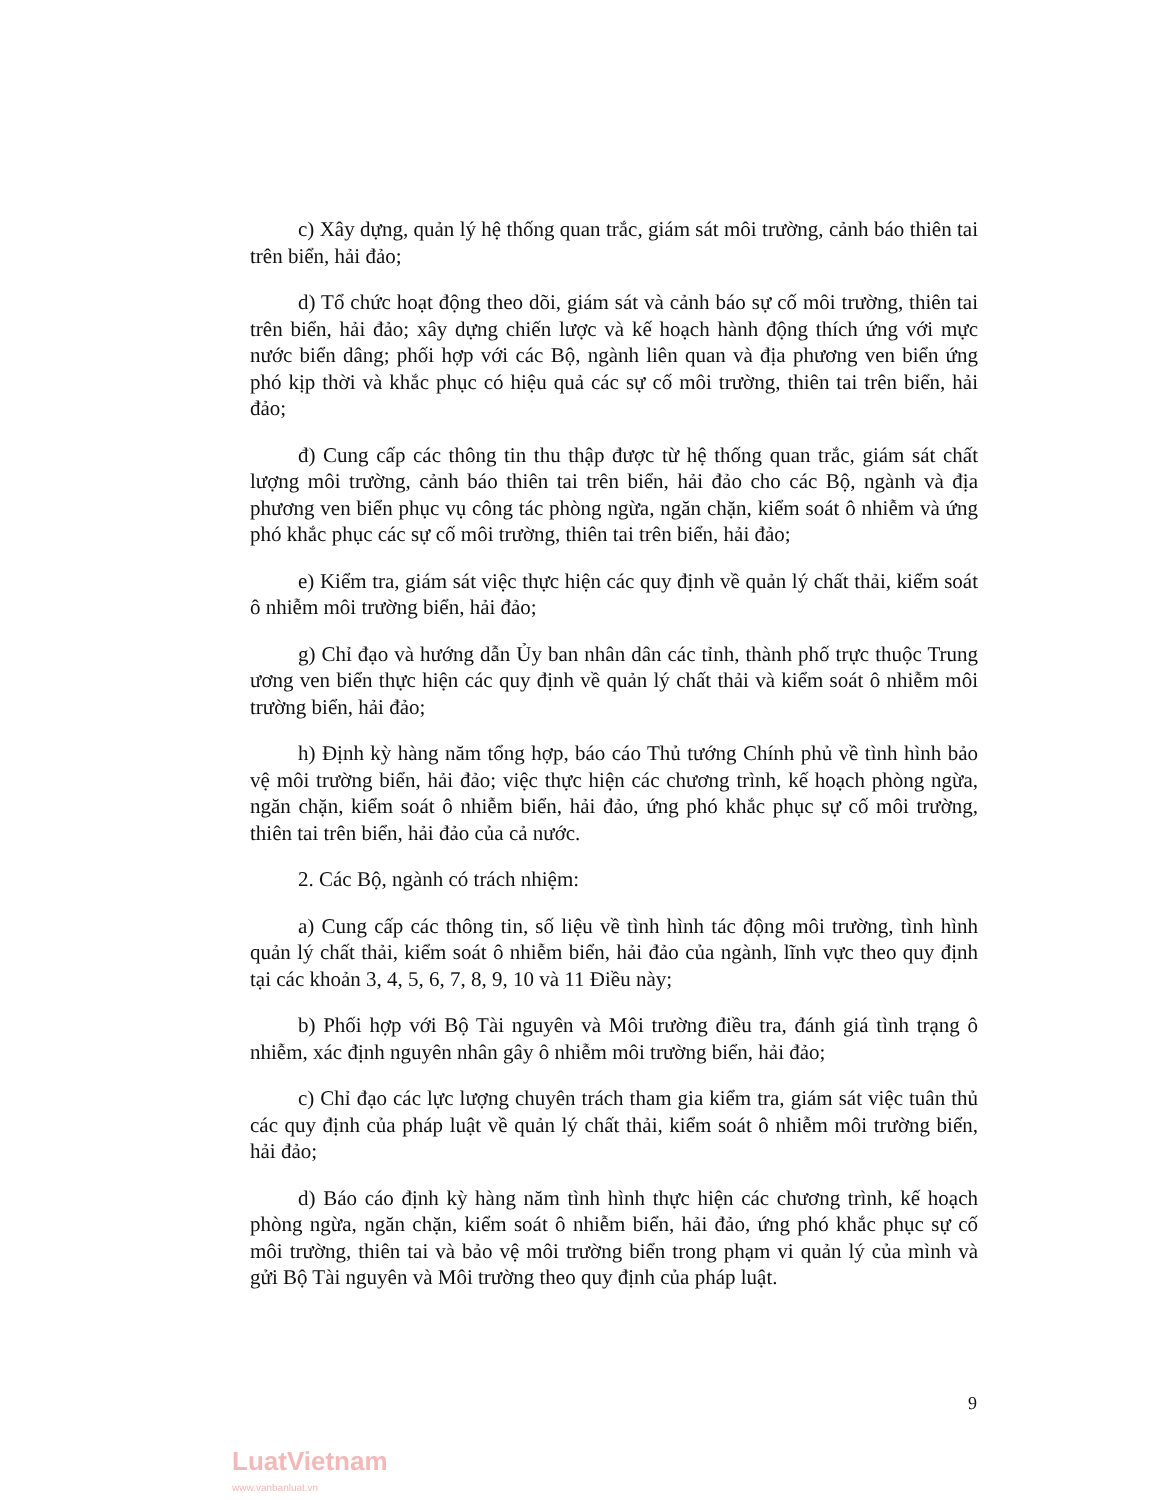c) Xây dựng, quản lý hệ thống quan trắc, giám sát môi trường, cảnh báo thiên tai trên biển, hải đảo;
d) Tổ chức hoạt động theo dõi, giám sát và cảnh báo sự cố môi trường, thiên tai trên biển, hải đảo; xây dựng chiến lược và kế hoạch hành động thích ứng với mực nước biển dâng; phối hợp với các Bộ, ngành liên quan và địa phương ven biển ứng phó kịp thời và khắc phục có hiệu quả các sự cố môi trường, thiên tai trên biển, hải đảo;
đ) Cung cấp các thông tin thu thập được từ hệ thống quan trắc, giám sát chất lượng môi trường, cảnh báo thiên tai trên biển, hải đảo cho các Bộ, ngành và địa phương ven biển phục vụ công tác phòng ngừa, ngăn chặn, kiểm soát ô nhiễm và ứng phó khắc phục các sự cố môi trường, thiên tai trên biển, hải đảo;
e) Kiểm tra, giám sát việc thực hiện các quy định về quản lý chất thải, kiểm soát ô nhiễm môi trường biển, hải đảo;
g) Chỉ đạo và hướng dẫn Ủy ban nhân dân các tỉnh, thành phố trực thuộc Trung ương ven biển thực hiện các quy định về quản lý chất thải và kiểm soát ô nhiễm môi trường biển, hải đảo;
h) Định kỳ hàng năm tổng hợp, báo cáo Thủ tướng Chính phủ về tình hình bảo vệ môi trường biển, hải đảo; việc thực hiện các chương trình, kế hoạch phòng ngừa, ngăn chặn, kiểm soát ô nhiễm biển, hải đảo, ứng phó khắc phục sự cố môi trường, thiên tai trên biển, hải đảo của cả nước.
2. Các Bộ, ngành có trách nhiệm:
a) Cung cấp các thông tin, số liệu về tình hình tác động môi trường, tình hình quản lý chất thải, kiểm soát ô nhiễm biển, hải đảo của ngành, lĩnh vực theo quy định tại các khoản 3, 4, 5, 6, 7, 8, 9, 10 và 11 Điều này;
b) Phối hợp với Bộ Tài nguyên và Môi trường điều tra, đánh giá tình trạng ô nhiễm, xác định nguyên nhân gây ô nhiễm môi trường biển, hải đảo;
c) Chỉ đạo các lực lượng chuyên trách tham gia kiểm tra, giám sát việc tuân thủ các quy định của pháp luật về quản lý chất thải, kiểm soát ô nhiễm môi trường biển, hải đảo;
d) Báo cáo định kỳ hàng năm tình hình thực hiện các chương trình, kế hoạch phòng ngừa, ngăn chặn, kiểm soát ô nhiễm biển, hải đảo, ứng phó khắc phục sự cố môi trường, thiên tai và bảo vệ môi trường biển trong phạm vi quản lý của mình và gửi Bộ Tài nguyên và Môi trường theo quy định của pháp luật.
9
LuatVietnam
www.vanbanluat.vn